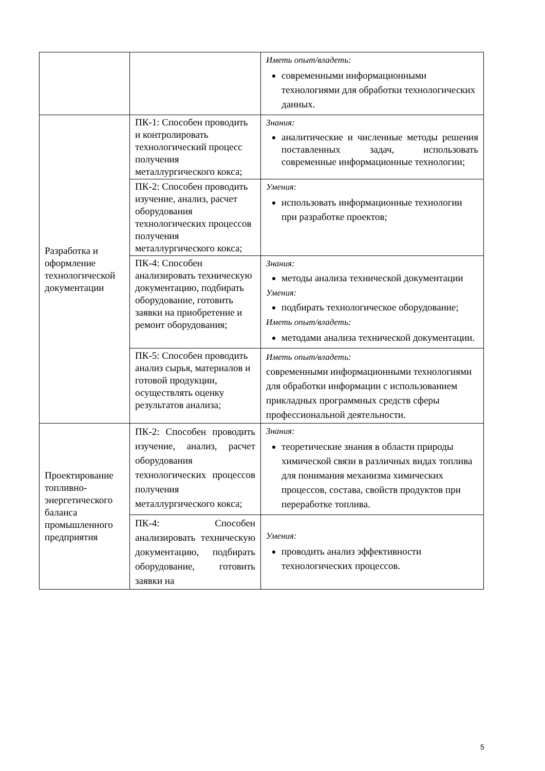| | | Иметь опыт/владеть: современными информационными технологиями для обработки технологических данных. |
| Разработка и оформление технологической документации | ПК-1: Способен проводить и контролировать технологический процесс получения металлургического кокса; | Знания: аналитические и численные методы решения поставленных задач, использовать современные информационные технологии; |
| | ПК-2: Способен проводить изучение, анализ, расчет оборудования технологических процессов получения металлургического кокса; | Умения: использовать информационные технологии при разработке проектов; |
| | ПК-4: Способен анализировать техническую документацию, подбирать оборудование, готовить заявки на приобретение и ремонт оборудования; | Знания: методы анализа технической документации Умения: подбирать технологическое оборудование; Иметь опыт/владеть: методами анализа технической документации. |
| | ПК-5: Способен проводить анализ сырья, материалов и готовой продукции, осуществлять оценку результатов анализа; | Иметь опыт/владеть: современными информационными технологиями для обработки информации с использованием прикладных программных средств сферы профессиональной деятельности. |
| Проектирование топливно-энергетического баланса промышленного предприятия | ПК-2: Способен проводить изучение, анализ, расчет оборудования технологических процессов получения металлургического кокса; | Знания: теоретические знания в области природы химической связи в различных видах топлива для понимания механизма химических процессов, состава, свойств продуктов при переработке топлива. |
| | ПК-4: Способен анализировать техническую документацию, подбирать оборудование, готовить заявки на | Умения: проводить анализ эффективности технологических процессов. |
5